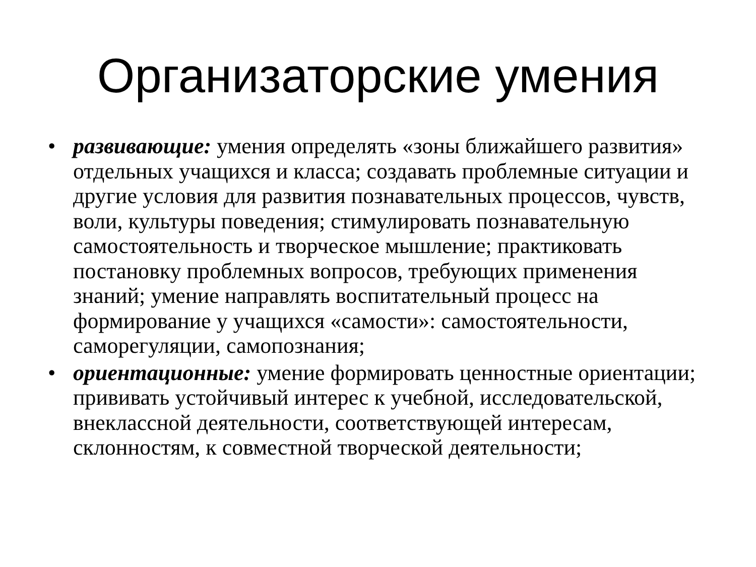Организаторские умения
• развивающие: умения определять «зоны ближайшего развития» отдельных учащихся и класса; создавать проблемные ситуации и другие условия для развития познавательных процессов, чувств, воли, культуры поведения; стимулировать познавательную самостоятельность и творческое мышление; практиковать постановку проблемных вопросов, требующих применения знаний; умение направлять воспитательный процесс на формирование у учащихся «самости»: самостоятельности, саморегуляции, самопознания;
• ориентационные: умение формировать ценностные ориентации; прививать устойчивый интерес к учебной, исследовательской, внеклассной деятельности, соответствующей интересам, склонностям, к совместной творческой деятельности;